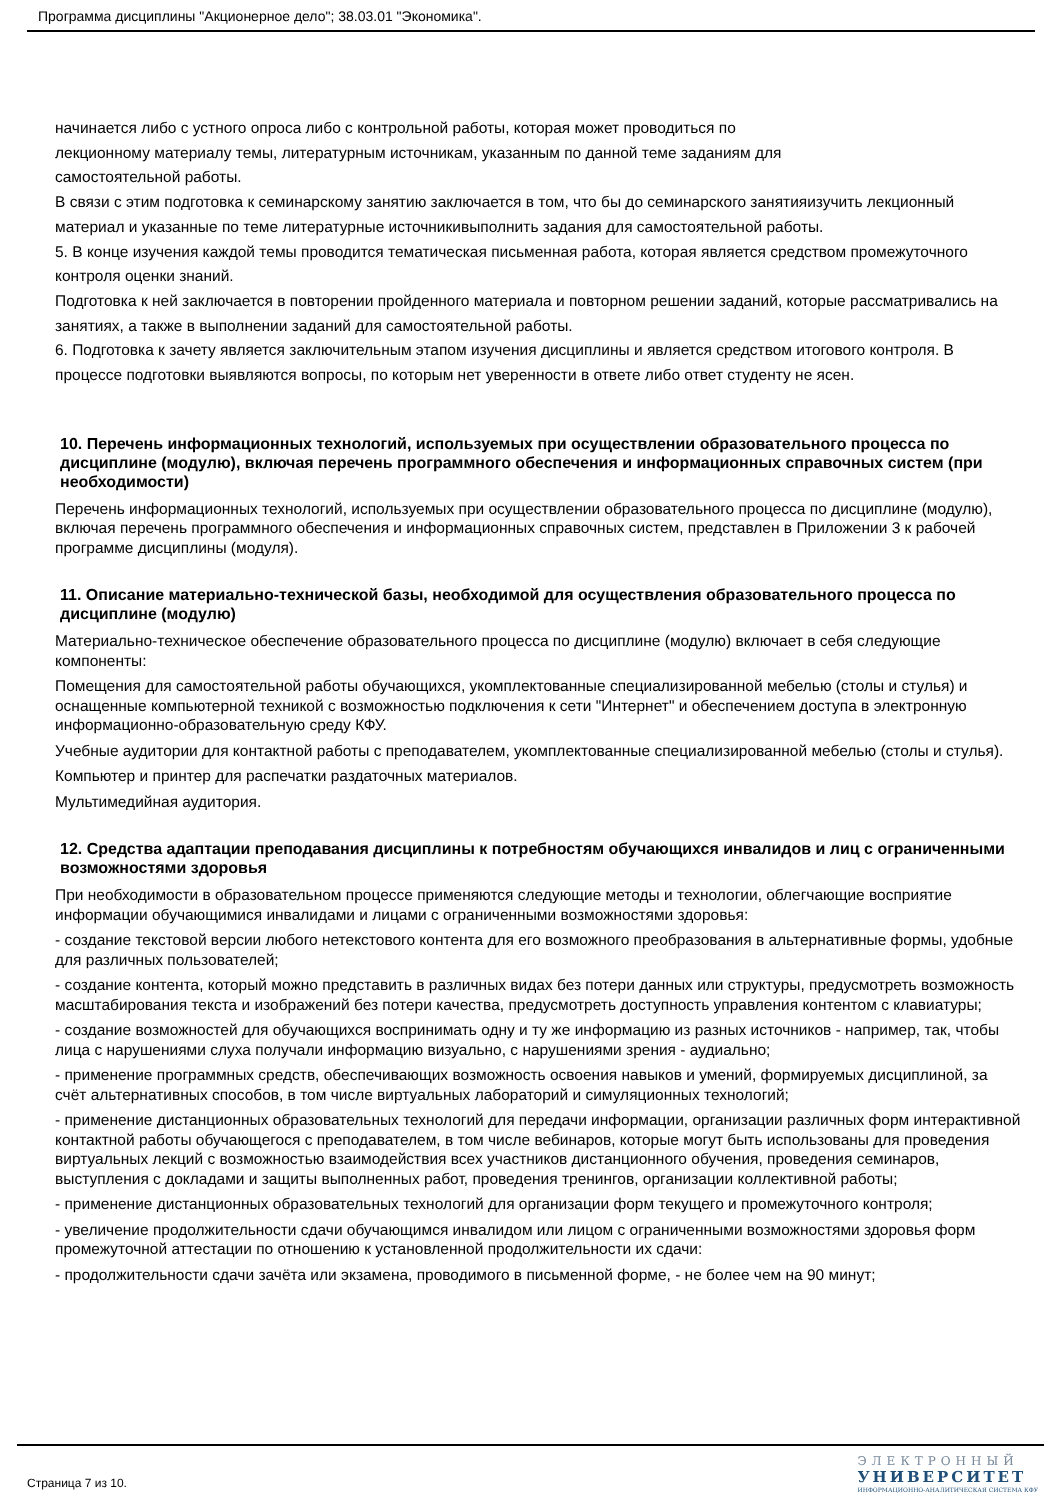Программа дисциплины "Акционерное дело"; 38.03.01 "Экономика".
начинается либо с устного опроса либо с контрольной работы, которая может проводиться по
лекционному материалу темы, литературным источникам, указанным по данной теме заданиям для
самостоятельной работы.
В связи с этим подготовка к семинарскому занятию заключается в том, что бы до семинарского занятияизучить лекционный материал и указанные по теме литературные источникивыполнить задания для самостоятельной работы.
5. В конце изучения каждой темы проводится тематическая письменная работа, которая является средством промежуточного контроля оценки знаний.
Подготовка к ней заключается в повторении пройденного материала и повторном решении заданий, которые рассматривались на занятиях, а также в выполнении заданий для самостоятельной работы.
6. Подготовка к зачету является заключительным этапом изучения дисциплины и является средством итогового контроля. В процессе подготовки выявляются вопросы, по которым нет уверенности в ответе либо ответ студенту не ясен.
10. Перечень информационных технологий, используемых при осуществлении образовательного процесса по дисциплине (модулю), включая перечень программного обеспечения и информационных справочных систем (при необходимости)
Перечень информационных технологий, используемых при осуществлении образовательного процесса по дисциплине (модулю), включая перечень программного обеспечения и информационных справочных систем, представлен в Приложении 3 к рабочей программе дисциплины (модуля).
11. Описание материально-технической базы, необходимой для осуществления образовательного процесса по дисциплине (модулю)
Материально-техническое обеспечение образовательного процесса по дисциплине (модулю) включает в себя следующие компоненты:
Помещения для самостоятельной работы обучающихся, укомплектованные специализированной мебелью (столы и стулья) и оснащенные компьютерной техникой с возможностью подключения к сети "Интернет" и обеспечением доступа в электронную информационно-образовательную среду КФУ.
Учебные аудитории для контактной работы с преподавателем, укомплектованные специализированной мебелью (столы и стулья).
Компьютер и принтер для распечатки раздаточных материалов.
Мультимедийная аудитория.
12. Средства адаптации преподавания дисциплины к потребностям обучающихся инвалидов и лиц с ограниченными возможностями здоровья
При необходимости в образовательном процессе применяются следующие методы и технологии, облегчающие восприятие информации обучающимися инвалидами и лицами с ограниченными возможностями здоровья:
- создание текстовой версии любого нетекстового контента для его возможного преобразования в альтернативные формы, удобные для различных пользователей;
- создание контента, который можно представить в различных видах без потери данных или структуры, предусмотреть возможность масштабирования текста и изображений без потери качества, предусмотреть доступность управления контентом с клавиатуры;
- создание возможностей для обучающихся воспринимать одну и ту же информацию из разных источников - например, так, чтобы лица с нарушениями слуха получали информацию визуально, с нарушениями зрения - аудиально;
- применение программных средств, обеспечивающих возможность освоения навыков и умений, формируемых дисциплиной, за счёт альтернативных способов, в том числе виртуальных лабораторий и симуляционных технологий;
- применение дистанционных образовательных технологий для передачи информации, организации различных форм интерактивной контактной работы обучающегося с преподавателем, в том числе вебинаров, которые могут быть использованы для проведения виртуальных лекций с возможностью взаимодействия всех участников дистанционного обучения, проведения семинаров, выступления с докладами и защиты выполненных работ, проведения тренингов, организации коллективной работы;
- применение дистанционных образовательных технологий для организации форм текущего и промежуточного контроля;
- увеличение продолжительности сдачи обучающимся инвалидом или лицом с ограниченными возможностями здоровья форм промежуточной аттестации по отношению к установленной продолжительности их сдачи:
- продолжительности сдачи зачёта или экзамена, проводимого в письменной форме, - не более чем на 90 минут;
Страница 7 из 10.
ЭЛЕКТРОННЫЙ
УНИВЕРСИТЕТ
ИНФОРМАЦИОННО-АНАЛИТИЧЕСКАЯ СИСТЕМА КФУ